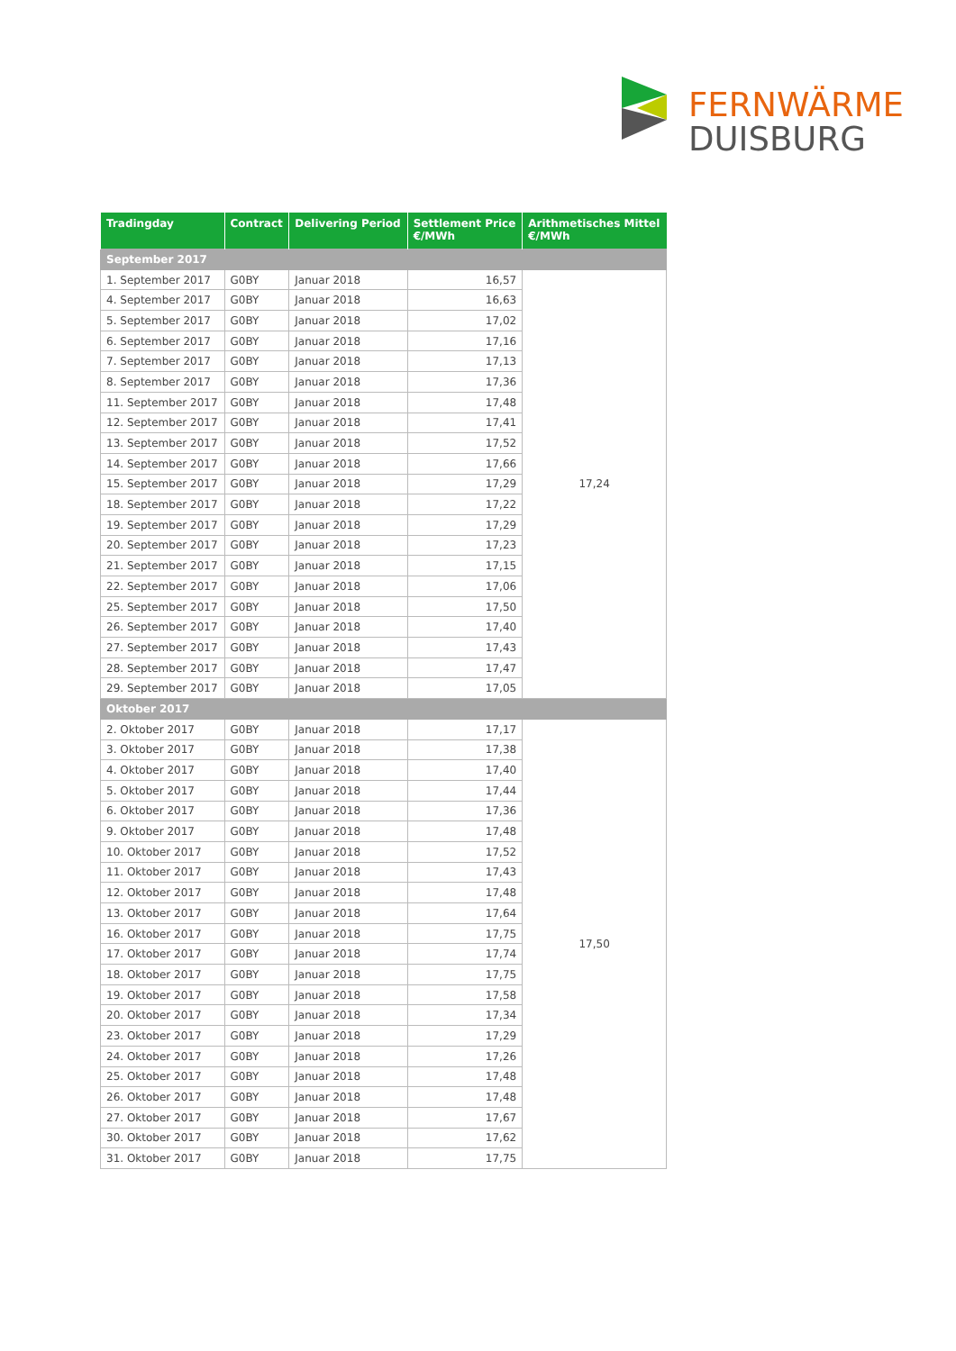FERNWÄRME
DUISBURG
| Tradingday | Contract | Delivering Period | Settlement Price €/MWh | Arithmetisches Mittel €/MWh |
| --- | --- | --- | --- | --- |
| September 2017 | | | | |
| 1. September 2017 | G0BY | Januar 2018 | 16,57 | 17,24 |
| 4. September 2017 | G0BY | Januar 2018 | 16,63 | |
| 5. September 2017 | G0BY | Januar 2018 | 17,02 | |
| 6. September 2017 | G0BY | Januar 2018 | 17,16 | |
| 7. September 2017 | G0BY | Januar 2018 | 17,13 | |
| 8. September 2017 | G0BY | Januar 2018 | 17,36 | |
| 11. September 2017 | G0BY | Januar 2018 | 17,48 | |
| 12. September 2017 | G0BY | Januar 2018 | 17,41 | |
| 13. September 2017 | G0BY | Januar 2018 | 17,52 | |
| 14. September 2017 | G0BY | Januar 2018 | 17,66 | |
| 15. September 2017 | G0BY | Januar 2018 | 17,29 | |
| 18. September 2017 | G0BY | Januar 2018 | 17,22 | |
| 19. September 2017 | G0BY | Januar 2018 | 17,29 | |
| 20. September 2017 | G0BY | Januar 2018 | 17,23 | |
| 21. September 2017 | G0BY | Januar 2018 | 17,15 | |
| 22. September 2017 | G0BY | Januar 2018 | 17,06 | |
| 25. September 2017 | G0BY | Januar 2018 | 17,50 | |
| 26. September 2017 | G0BY | Januar 2018 | 17,40 | |
| 27. September 2017 | G0BY | Januar 2018 | 17,43 | |
| 28. September 2017 | G0BY | Januar 2018 | 17,47 | |
| 29. September 2017 | G0BY | Januar 2018 | 17,05 | |
| Oktober 2017 | | | | |
| 2. Oktober 2017 | G0BY | Januar 2018 | 17,17 | 17,50 |
| 3. Oktober 2017 | G0BY | Januar 2018 | 17,38 | |
| 4. Oktober 2017 | G0BY | Januar 2018 | 17,40 | |
| 5. Oktober 2017 | G0BY | Januar 2018 | 17,44 | |
| 6. Oktober 2017 | G0BY | Januar 2018 | 17,36 | |
| 9. Oktober 2017 | G0BY | Januar 2018 | 17,48 | |
| 10. Oktober 2017 | G0BY | Januar 2018 | 17,52 | |
| 11. Oktober 2017 | G0BY | Januar 2018 | 17,43 | |
| 12. Oktober 2017 | G0BY | Januar 2018 | 17,48 | |
| 13. Oktober 2017 | G0BY | Januar 2018 | 17,64 | |
| 16. Oktober 2017 | G0BY | Januar 2018 | 17,75 | |
| 17. Oktober 2017 | G0BY | Januar 2018 | 17,74 | |
| 18. Oktober 2017 | G0BY | Januar 2018 | 17,75 | |
| 19. Oktober 2017 | G0BY | Januar 2018 | 17,58 | |
| 20. Oktober 2017 | G0BY | Januar 2018 | 17,34 | |
| 23. Oktober 2017 | G0BY | Januar 2018 | 17,29 | |
| 24. Oktober 2017 | G0BY | Januar 2018 | 17,26 | |
| 25. Oktober 2017 | G0BY | Januar 2018 | 17,48 | |
| 26. Oktober 2017 | G0BY | Januar 2018 | 17,48 | |
| 27. Oktober 2017 | G0BY | Januar 2018 | 17,67 | |
| 30. Oktober 2017 | G0BY | Januar 2018 | 17,62 | |
| 31. Oktober 2017 | G0BY | Januar 2018 | 17,75 | |